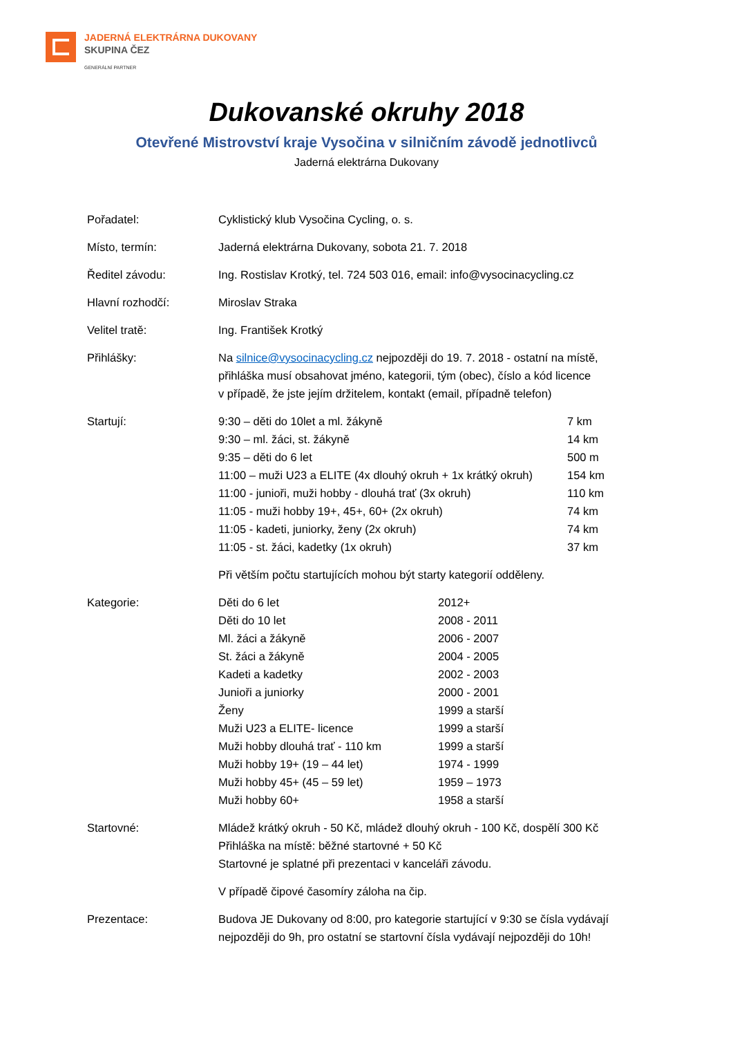JADERNÁ ELEKTRÁRNA DUKOVANY
SKUPINA ČEZ
GENERÁLNÍ PARTNER
Dukovanské okruhy 2018
Otevřené Mistrovství kraje Vysočina v silničním závodě jednotlivců
Jaderná elektrárna Dukovany
| Pořadatel: | Cyklistický klub Vysočina Cycling, o. s. |
| Místo, termín: | Jaderná elektrárna Dukovany, sobota 21. 7. 2018 |
| Ředitel závodu: | Ing. Rostislav Krotký, tel. 724 503 016, email: info@vysocinacycling.cz |
| Hlavní rozhodčí: | Miroslav Straka |
| Velitel tratě: | Ing. František Krotký |
| Přihlášky: | Na silnice@vysocinacycling.cz nejpozději do 19. 7. 2018 - ostatní na místě, přihláška musí obsahovat jméno, kategorii, tým (obec), číslo a kód licence v případě, že jste jejím držitelem, kontakt (email, případně telefon) |
| Startují: | / 9:30 – děti do 10let a ml. žákyně / 7 km / / 9:30 – ml. žáci, st. žákyně / 14 km / / 9:35 – děti do 6 let / 500 m / / 11:00 – muži U23 a ELITE (4x dlouhý okruh + 1x krátký okruh) / 154 km / / 11:00 - junioři, muži hobby - dlouhá trať (3x okruh) / 110 km / / 11:05 - muži hobby 19+, 45+, 60+ (2x okruh) / 74 km / / 11:05 - kadeti, juniorky, ženy (2x okruh) / 74 km / / 11:05 - st. žáci, kadetky (1x okruh) / 37 km / Při větším počtu startujících mohou být starty kategorií odděleny. |
| Kategorie: | / Děti do 6 let / 2012+ / / Děti do 10 let / 2008 - 2011 / / Ml. žáci a žákyně / 2006 - 2007 / / St. žáci a žákyně / 2004 - 2005 / / Kadeti a kadetky / 2002 - 2003 / / Junioři a juniorky / 2000 - 2001 / / Ženy / 1999 a starší / / Muži U23 a ELITE- licence / 1999 a starší / / Muži hobby dlouhá trať - 110 km / 1999 a starší / / Muži hobby 19+ (19 – 44 let) / 1974 - 1999 / / Muži hobby 45+ (45 – 59 let) / 1959 – 1973 / / Muži hobby 60+ / 1958 a starší / |
| Startovné: | Mládež krátký okruh - 50 Kč, mládež dlouhý okruh - 100 Kč, dospělí 300 Kč Přihláška na místě: běžné startovné + 50 Kč Startovné je splatné při prezentaci v kanceláři závodu. V případě čipové časomíry záloha na čip. |
| Prezentace: | Budova JE Dukovany od 8:00, pro kategorie startující v 9:30 se čísla vydávají nejpozději do 9h, pro ostatní se startovní čísla vydávají nejpozději do 10h! |